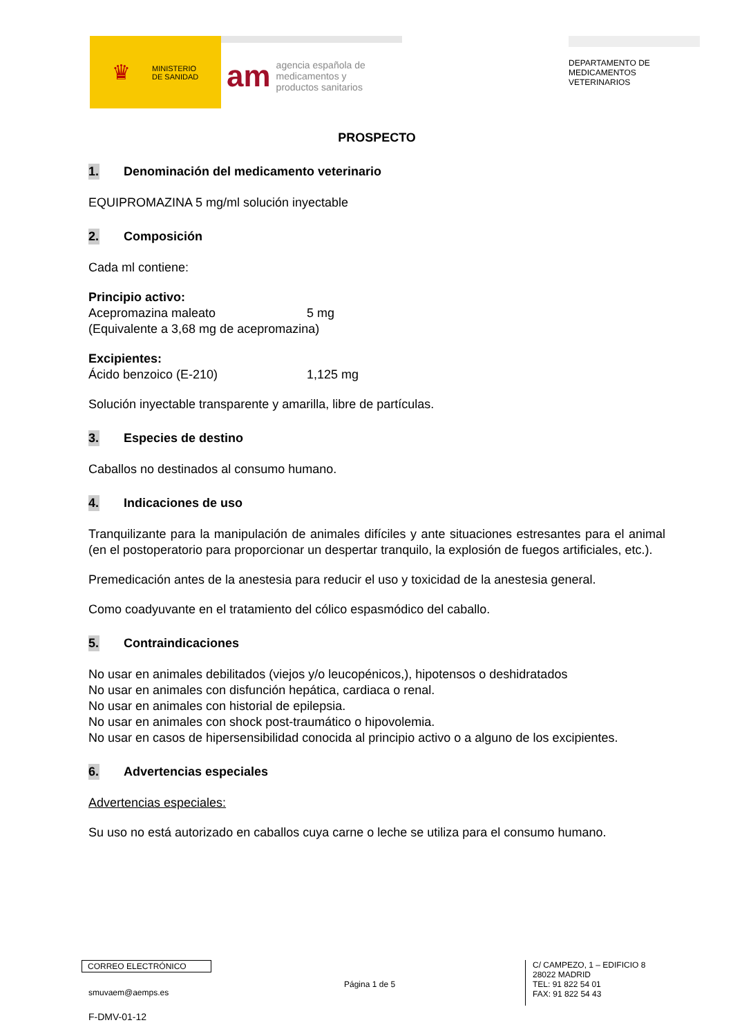♛ MINISTERIO
DE SANIDAD
am agencia española de
medicamentos y
productos sanitarios
DEPARTAMENTO DE
MEDICAMENTOS
VETERINARIOS
PROSPECTO
1. Denominación del medicamento veterinario
EQUIPROMAZINA 5 mg/ml solución inyectable
2. Composición
Cada ml contiene:
Principio activo:
Acepromazina maleato 5 mg
(Equivalente a 3,68 mg de acepromazina)
Excipientes:
Ácido benzoico (E-210) 1,125 mg
Solución inyectable transparente y amarilla, libre de partículas.
3. Especies de destino
Caballos no destinados al consumo humano.
4. Indicaciones de uso
Tranquilizante para la manipulación de animales difíciles y ante situaciones estresantes para el animal (en el postoperatorio para proporcionar un despertar tranquilo, la explosión de fuegos artificiales, etc.).
Premedicación antes de la anestesia para reducir el uso y toxicidad de la anestesia general.
Como coadyuvante en el tratamiento del cólico espasmódico del caballo.
5. Contraindicaciones
No usar en animales debilitados (viejos y/o leucopénicos,), hipotensos o deshidratados
No usar en animales con disfunción hepática, cardiaca o renal.
No usar en animales con historial de epilepsia.
No usar en animales con shock post-traumático o hipovolemia.
No usar en casos de hipersensibilidad conocida al principio activo o a alguno de los excipientes.
6. Advertencias especiales
Advertencias especiales:
Su uso no está autorizado en caballos cuya carne o leche se utiliza para el consumo humano.
CORREO ELECTRÓNICO
smuvaem@aemps.es
F-DMV-01-12
Página 1 de 5
C/ CAMPEZO, 1 – EDIFICIO 8
28022 MADRID
TEL: 91 822 54 01
FAX: 91 822 54 43